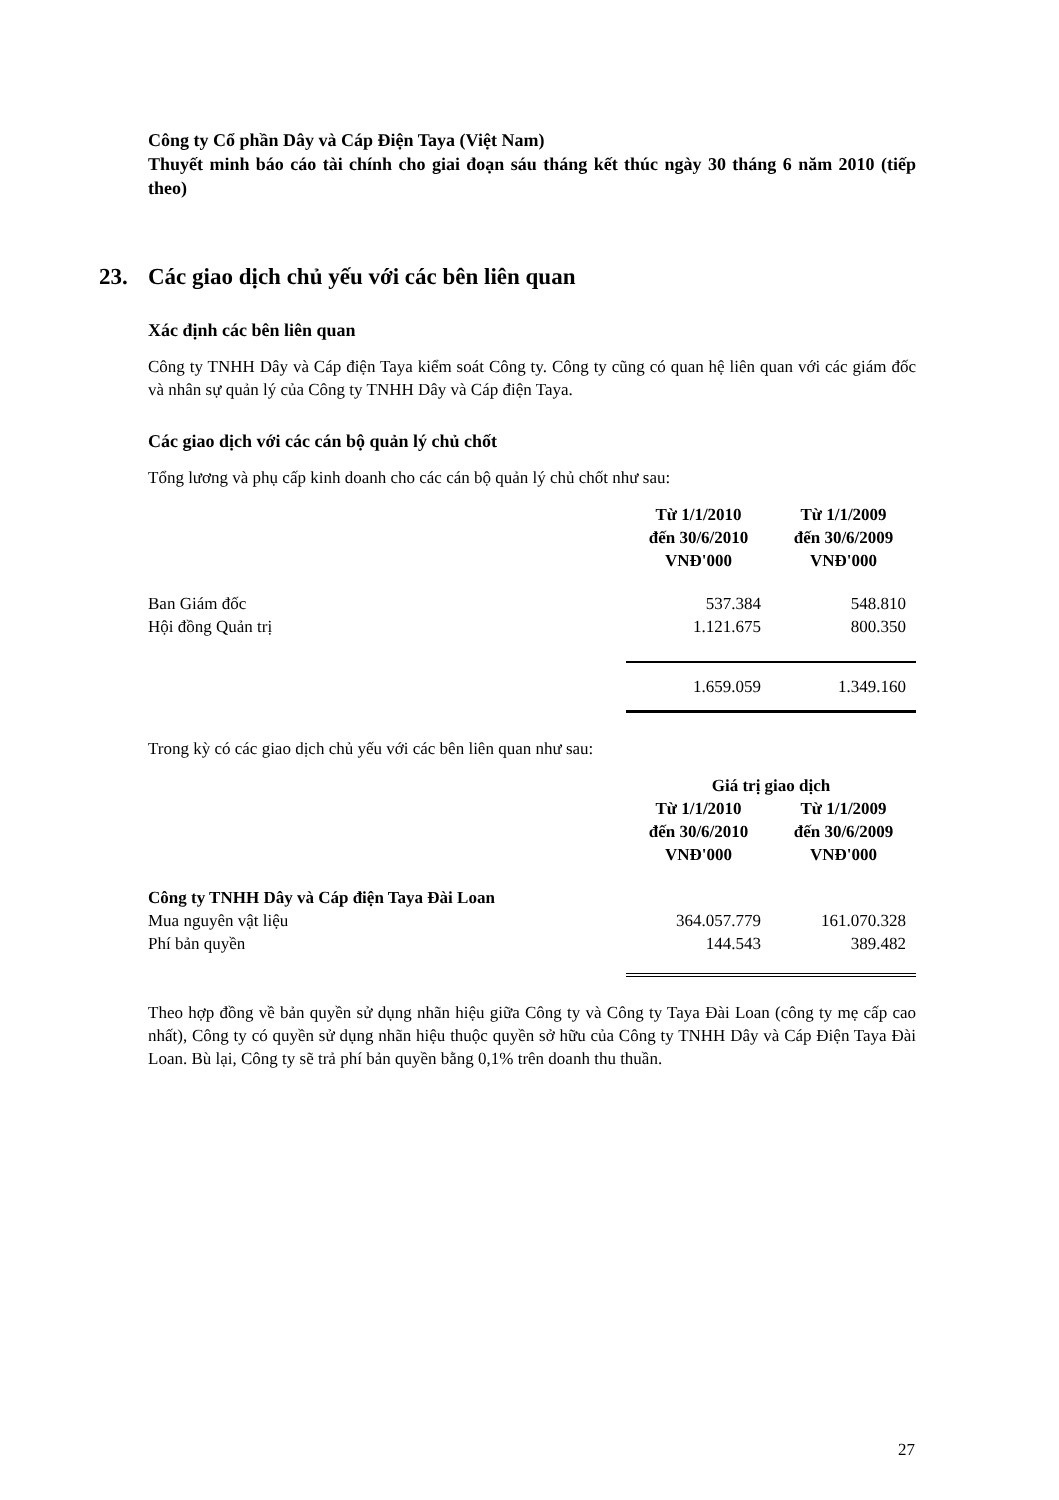Công ty Cổ phần Dây và Cáp Điện Taya (Việt Nam)
Thuyết minh báo cáo tài chính cho giai đoạn sáu tháng kết thúc ngày 30 tháng 6 năm 2010 (tiếp theo)
23. Các giao dịch chủ yếu với các bên liên quan
Xác định các bên liên quan
Công ty TNHH Dây và Cáp điện Taya kiểm soát Công ty. Công ty cũng có quan hệ liên quan với các giám đốc và nhân sự quản lý của Công ty TNHH Dây và Cáp điện Taya.
Các giao dịch với các cán bộ quản lý chủ chốt
Tổng lương và phụ cấp kinh doanh cho các cán bộ quản lý chủ chốt như sau:
| | Từ 1/1/2010 đến 30/6/2010 VNĐ'000 | Từ 1/1/2009 đến 30/6/2009 VNĐ'000 |
| Ban Giám đốc | 537.384 | 548.810 |
| Hội đồng Quản trị | 1.121.675 | 800.350 |
| | 1.659.059 | 1.349.160 |
Trong kỳ có các giao dịch chủ yếu với các bên liên quan như sau:
| | Giá trị giao dịch | |
| | Từ 1/1/2010 đến 30/6/2010 VNĐ'000 | Từ 1/1/2009 đến 30/6/2009 VNĐ'000 |
| Công ty TNHH Dây và Cáp điện Taya Đài Loan | | |
| Mua nguyên vật liệu | 364.057.779 | 161.070.328 |
| Phí bản quyền | 144.543 | 389.482 |
Theo hợp đồng về bản quyền sử dụng nhãn hiệu giữa Công ty và Công ty Taya Đài Loan (công ty mẹ cấp cao nhất), Công ty có quyền sử dụng nhãn hiệu thuộc quyền sở hữu của Công ty TNHH Dây và Cáp Điện Taya Đài Loan. Bù lại, Công ty sẽ trả phí bản quyền bằng 0,1% trên doanh thu thuần.
27